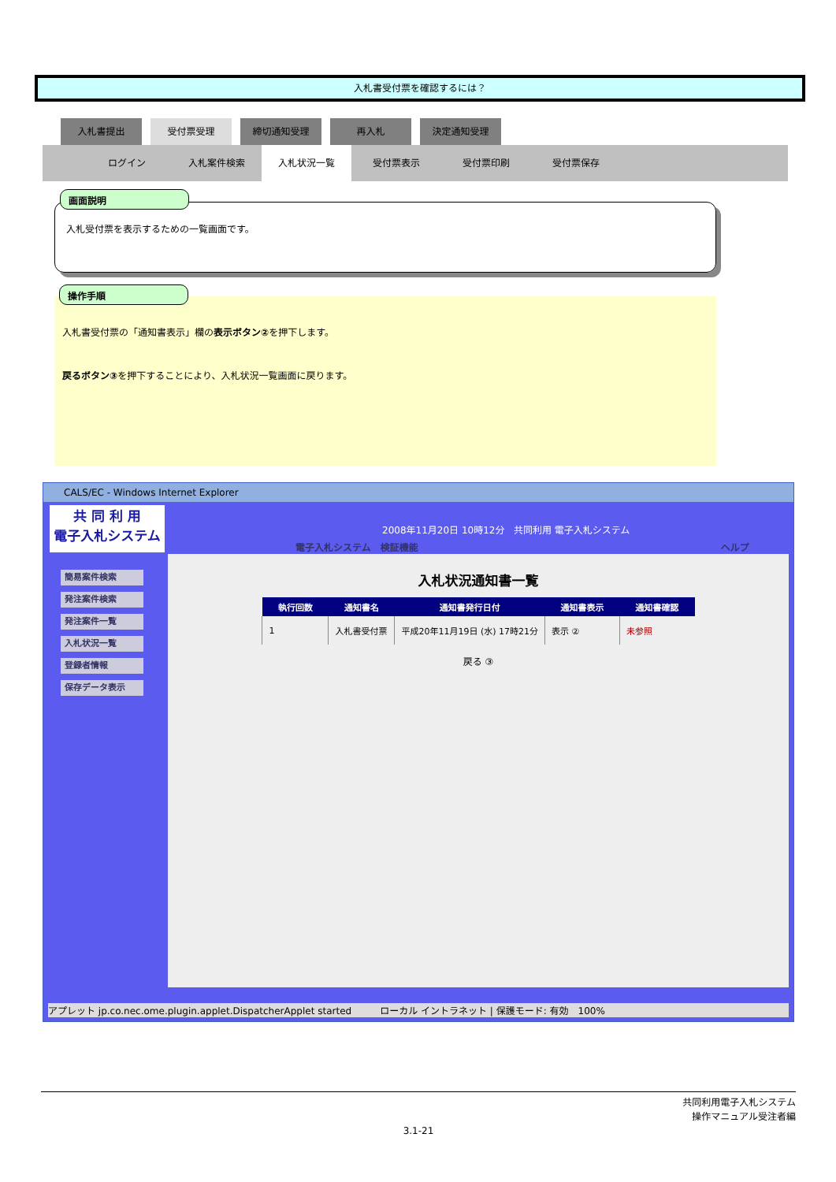入札書受付票を確認するには？
入札書提出 受付票受理 締切通知受理 再入札 決定通知受理
ログイン 入札案件検索 入札状況一覧 受付票表示 受付票印刷 受付票保存
入札受付票を表示するための一覧画面です。
画面説明
入札書受付票の「通知書表示」欄の表示ボタン②を押下します。
戻るボタン③を押下することにより、入札状況一覧画面に戻ります。
操作手順
CALS/EC - Windows Internet Explorer
共 同 利 用
電子入札システム
2008年11月20日 10時12分 共同利用 電子入札システム
電子入札システム　検証機能 ヘルプ
簡易案件検索
発注案件検索
発注案件一覧
入札状況一覧
登録者情報
保存データ表示
入札状況通知書一覧
| 執行回数 | 通知書名 | 通知書発行日付 | 通知書表示 | 通知書確認 |
| --- | --- | --- | --- | --- |
| 1 | 入札書受付票 | 平成20年11月19日 (水) 17時21分 | 表示 ② | 未参照 |
戻る ③
アプレット jp.co.nec.ome.plugin.applet.DispatcherApplet started　　　ローカル イントラネット | 保護モード: 有効　100%
共同利用電子入札システム
操作マニュアル受注者編
3.1-21